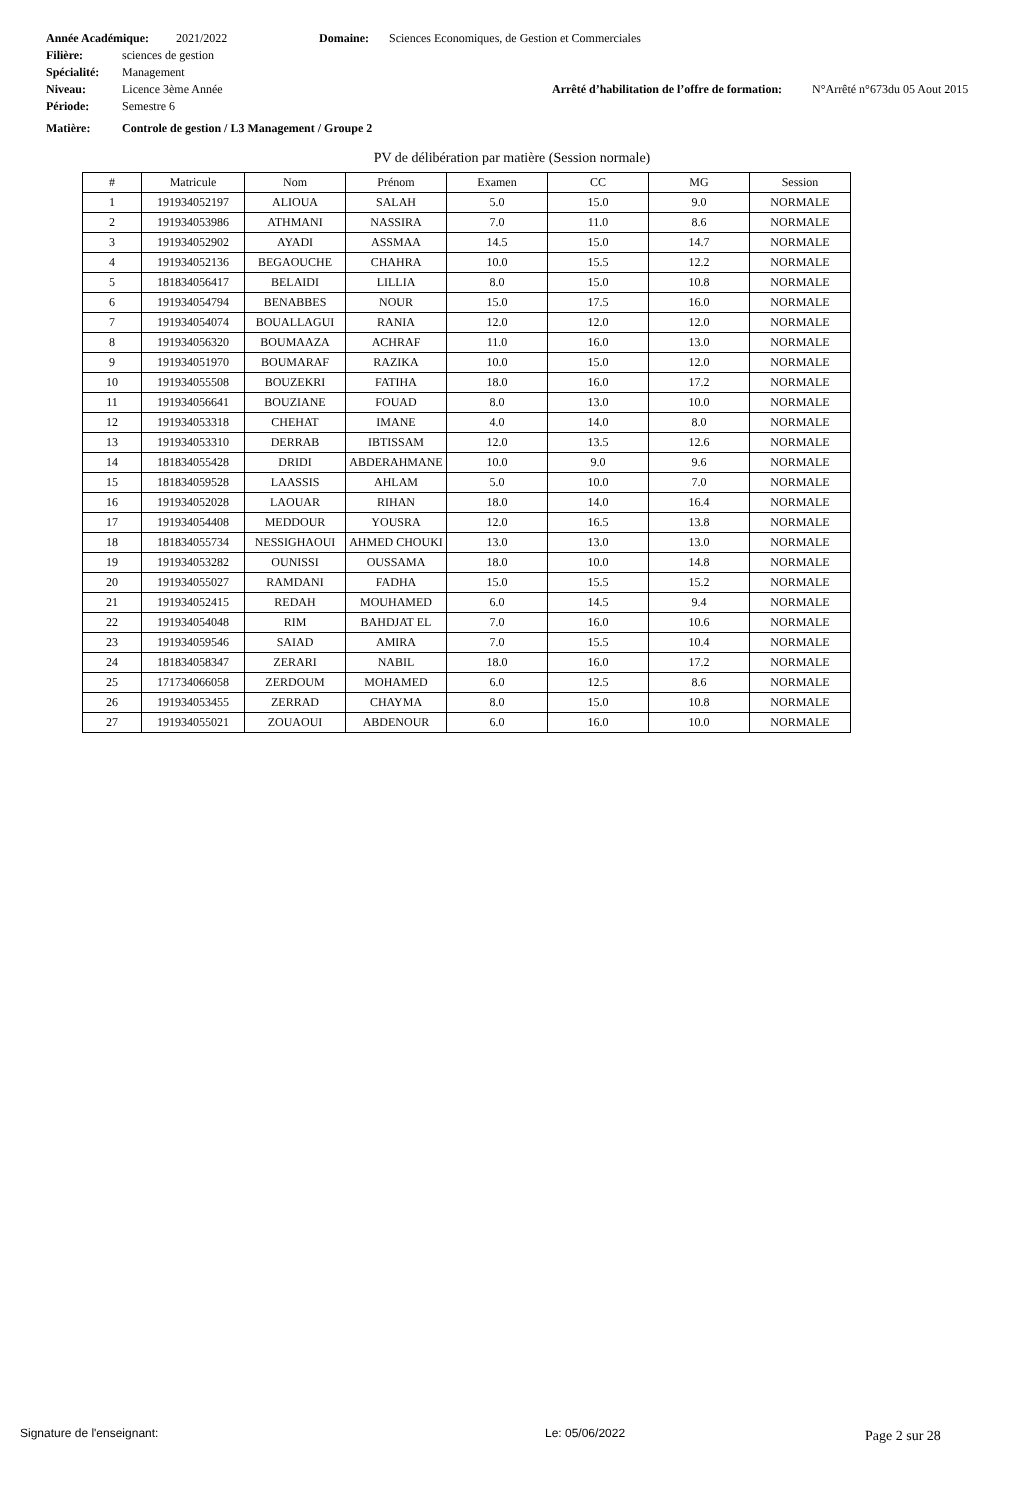Année Académique: 2021/2022 Domaine: Sciences Economiques, de Gestion et Commerciales
Filière: sciences de gestion
Spécialité: Management
Niveau: Licence 3ème Année Arrêté d’habilitation de l’offre de formation: N°Arrêté n°673du 05 Aout 2015
Période: Semestre 6
Matière: Controle de gestion / L3 Management / Groupe 2
PV de délibération par matière (Session normale)
| # | Matricule | Nom | Prénom | Examen | CC | MG | Session |
| --- | --- | --- | --- | --- | --- | --- | --- |
| 1 | 191934052197 | ALIOUA | SALAH | 5.0 | 15.0 | 9.0 | NORMALE |
| 2 | 191934053986 | ATHMANI | NASSIRA | 7.0 | 11.0 | 8.6 | NORMALE |
| 3 | 191934052902 | AYADI | ASSMAA | 14.5 | 15.0 | 14.7 | NORMALE |
| 4 | 191934052136 | BEGAOUCHE | CHAHRA | 10.0 | 15.5 | 12.2 | NORMALE |
| 5 | 181834056417 | BELAIDI | LILLIA | 8.0 | 15.0 | 10.8 | NORMALE |
| 6 | 191934054794 | BENABBES | NOUR | 15.0 | 17.5 | 16.0 | NORMALE |
| 7 | 191934054074 | BOUALLAGUI | RANIA | 12.0 | 12.0 | 12.0 | NORMALE |
| 8 | 191934056320 | BOUMAAZA | ACHRAF | 11.0 | 16.0 | 13.0 | NORMALE |
| 9 | 191934051970 | BOUMARAF | RAZIKA | 10.0 | 15.0 | 12.0 | NORMALE |
| 10 | 191934055508 | BOUZEKRI | FATIHA | 18.0 | 16.0 | 17.2 | NORMALE |
| 11 | 191934056641 | BOUZIANE | FOUAD | 8.0 | 13.0 | 10.0 | NORMALE |
| 12 | 191934053318 | CHEHAT | IMANE | 4.0 | 14.0 | 8.0 | NORMALE |
| 13 | 191934053310 | DERRAB | IBTISSAM | 12.0 | 13.5 | 12.6 | NORMALE |
| 14 | 181834055428 | DRIDI | ABDERAHMANE | 10.0 | 9.0 | 9.6 | NORMALE |
| 15 | 181834059528 | LAASSIS | AHLAM | 5.0 | 10.0 | 7.0 | NORMALE |
| 16 | 191934052028 | LAOUAR | RIHAN | 18.0 | 14.0 | 16.4 | NORMALE |
| 17 | 191934054408 | MEDDOUR | YOUSRA | 12.0 | 16.5 | 13.8 | NORMALE |
| 18 | 181834055734 | NESSIGHAOUI | AHMED CHOUKI | 13.0 | 13.0 | 13.0 | NORMALE |
| 19 | 191934053282 | OUNISSI | OUSSAMA | 18.0 | 10.0 | 14.8 | NORMALE |
| 20 | 191934055027 | RAMDANI | FADHA | 15.0 | 15.5 | 15.2 | NORMALE |
| 21 | 191934052415 | REDAH | MOUHAMED | 6.0 | 14.5 | 9.4 | NORMALE |
| 22 | 191934054048 | RIM | BAHDJAT EL | 7.0 | 16.0 | 10.6 | NORMALE |
| 23 | 191934059546 | SAIAD | AMIRA | 7.0 | 15.5 | 10.4 | NORMALE |
| 24 | 181834058347 | ZERARI | NABIL | 18.0 | 16.0 | 17.2 | NORMALE |
| 25 | 171734066058 | ZERDOUM | MOHAMED | 6.0 | 12.5 | 8.6 | NORMALE |
| 26 | 191934053455 | ZERRAD | CHAYMA | 8.0 | 15.0 | 10.8 | NORMALE |
| 27 | 191934055021 | ZOUAOUI | ABDENOUR | 6.0 | 16.0 | 10.0 | NORMALE |
Signature de l'enseignant: Le: 05/06/2022 Page 2 sur 28